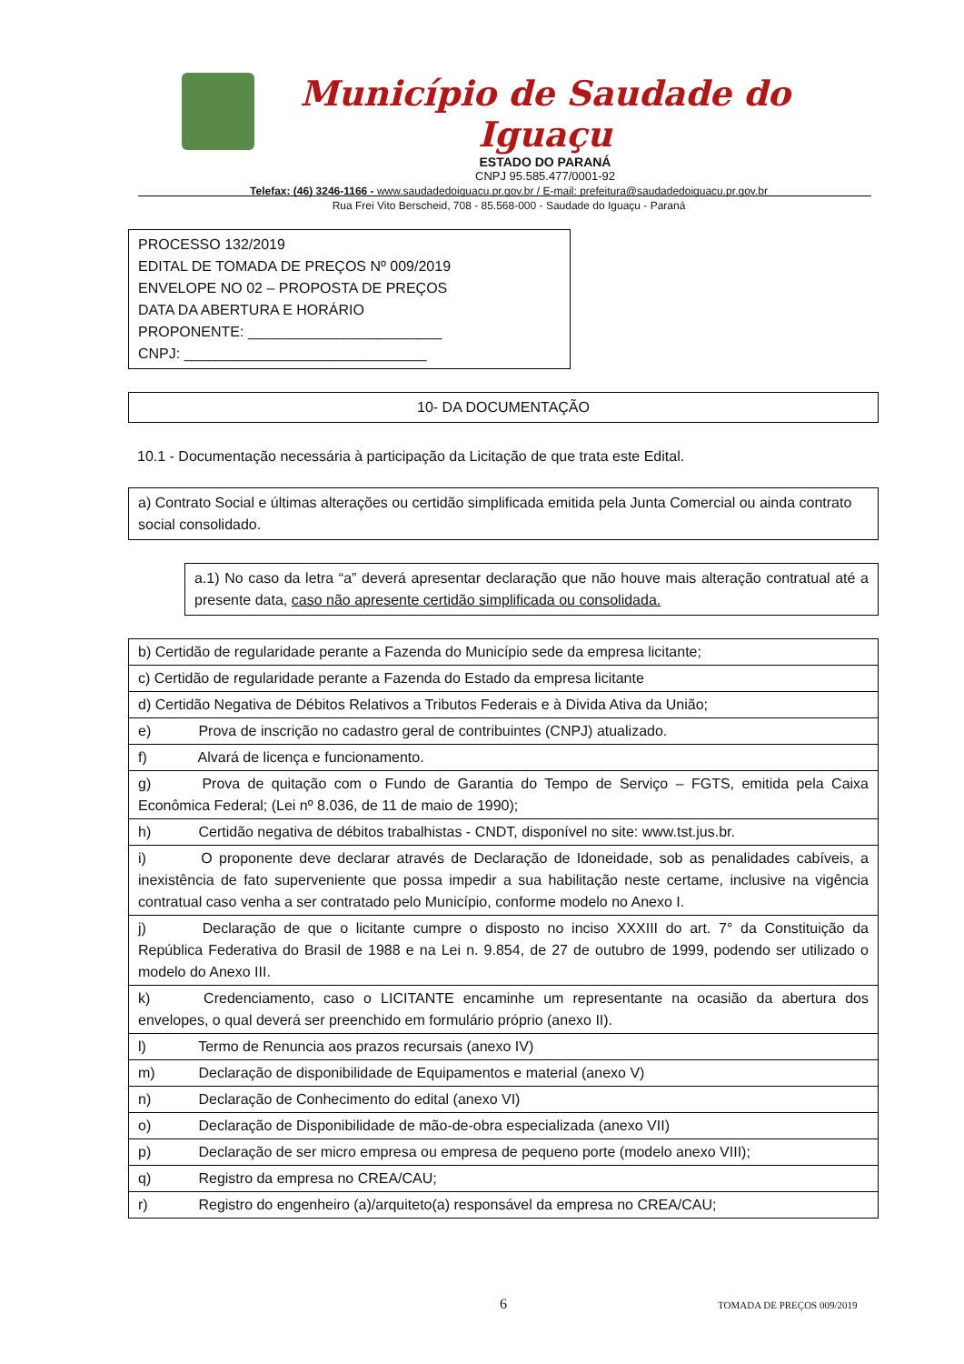Município de Saudade do Iguaçu
ESTADO DO PARANÁ
CNPJ 95.585.477/0001-92
Telefax: (46) 3246-1166 - www.saudadedoiguacu.pr.gov.br / E-mail: prefeitura@saudadedoiguacu.pr.gov.br
Rua Frei Vito Berscheid, 708 - 85.568-000 - Saudade do Iguaçu - Paraná
PROCESSO 132/2019
EDITAL DE TOMADA DE PREÇOS Nº 009/2019
ENVELOPE NO 02 – PROPOSTA DE PREÇOS
DATA DA ABERTURA E HORÁRIO
PROPONENTE: ________________________
CNPJ: ______________________________
10- DA DOCUMENTAÇÃO
10.1 - Documentação necessária à participação da Licitação de que trata este Edital.
a) Contrato Social e últimas alterações ou certidão simplificada emitida pela Junta Comercial ou ainda contrato social consolidado.
a.1) No caso da letra “a” deverá apresentar declaração que não houve mais alteração contratual até a presente data, caso não apresente certidão simplificada ou consolidada.
| b) Certidão de regularidade perante a Fazenda do Município sede da empresa licitante; |
| c) Certidão de regularidade perante a Fazenda do Estado da empresa licitante |
| d) Certidão Negativa de Débitos Relativos a Tributos Federais e à Divida Ativa da União; |
| e) Prova de inscrição no cadastro geral de contribuintes (CNPJ) atualizado. |
| f) Alvará de licença e funcionamento. |
| g) Prova de quitação com o Fundo de Garantia do Tempo de Serviço – FGTS, emitida pela Caixa Econômica Federal; (Lei nº 8.036, de 11 de maio de 1990); |
| h) Certidão negativa de débitos trabalhistas - CNDT, disponível no site: www.tst.jus.br. |
| i) O proponente deve declarar através de Declaração de Idoneidade, sob as penalidades cabíveis, a inexistência de fato superveniente que possa impedir a sua habilitação neste certame, inclusive na vigência contratual caso venha a ser contratado pelo Município, conforme modelo no Anexo I. |
| j) Declaração de que o licitante cumpre o disposto no inciso XXXIII do art. 7° da Constituição da República Federativa do Brasil de 1988 e na Lei n. 9.854, de 27 de outubro de 1999, podendo ser utilizado o modelo do Anexo III. |
| k) Credenciamento, caso o LICITANTE encaminhe um representante na ocasião da abertura dos envelopes, o qual deverá ser preenchido em formulário próprio (anexo II). |
| l) Termo de Renuncia aos prazos recursais (anexo IV) |
| m) Declaração de disponibilidade de Equipamentos e material (anexo V) |
| n) Declaração de Conhecimento do edital (anexo VI) |
| o) Declaração de Disponibilidade de mão-de-obra especializada (anexo VII) |
| p) Declaração de ser micro empresa ou empresa de pequeno porte (modelo anexo VIII); |
| q) Registro da empresa no CREA/CAU; |
| r) Registro do engenheiro (a)/arquiteto(a) responsável da empresa no CREA/CAU; |
6 TOMADA DE PREÇOS 009/2019